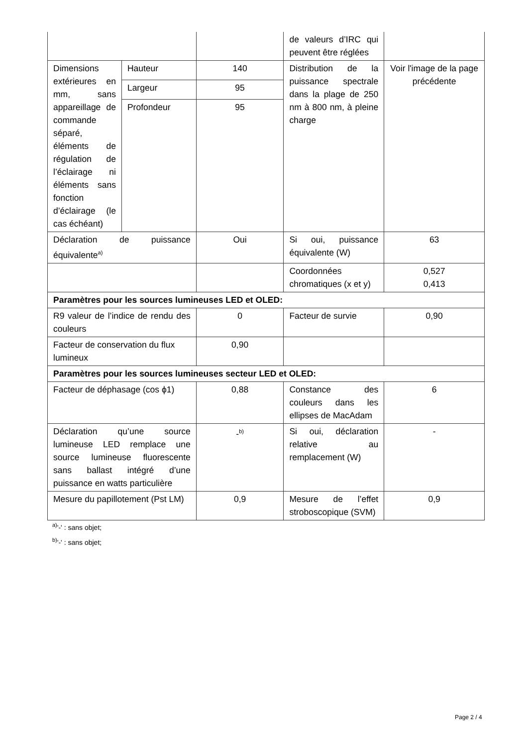| | | | de valeurs d’IRC qui peuvent être réglées | |
| Dimensions extérieures en mm, sans appareillage de commande séparé, éléments de régulation de l’éclairage ni éléments sans fonction d’éclairage (le cas échéant) | Hauteur | 140 | Distribution de la puissance spectrale dans la plage de 250 nm à 800 nm, à pleine charge | Voir l'image de la page précédente |
| | Largeur | 95 | | |
| | Profondeur | 95 | | |
| Déclaration de puissance équivalente<sup>a)</sup> | | Oui | Si oui, puissance équivalente (W) | 63 |
| | | | Coordonnées chromatiques (x et y) | 0,527 0,413 |
| Paramètres pour les sources lumineuses LED et OLED: | | | | |
| R9 valeur de l’indice de rendu des couleurs | | 0 | Facteur de survie | 0,90 |
| Facteur de conservation du flux lumineux | | 0,90 | | |
| Paramètres pour les sources lumineuses secteur LED et OLED: | | | | |
| Facteur de déphasage (cos ϕ1) | | 0,88 | Constance des couleurs dans les ellipses de MacAdam | 6 |
| Déclaration qu’une source lumineuse LED remplace une source lumineuse fluorescente sans ballast intégré d’une puissance en watts particulière | | -<sup>b)</sup> | Si oui, déclaration relative au remplacement (W) | - |
| Mesure du papillotement (Pst LM) | | 0,9 | Mesure de l’effet stroboscopique (SVM) | 0,9 |
<sup>a)</sup> '-' : sans objet;
<sup>b)</sup> '-' : sans objet;
Page 2 / 4